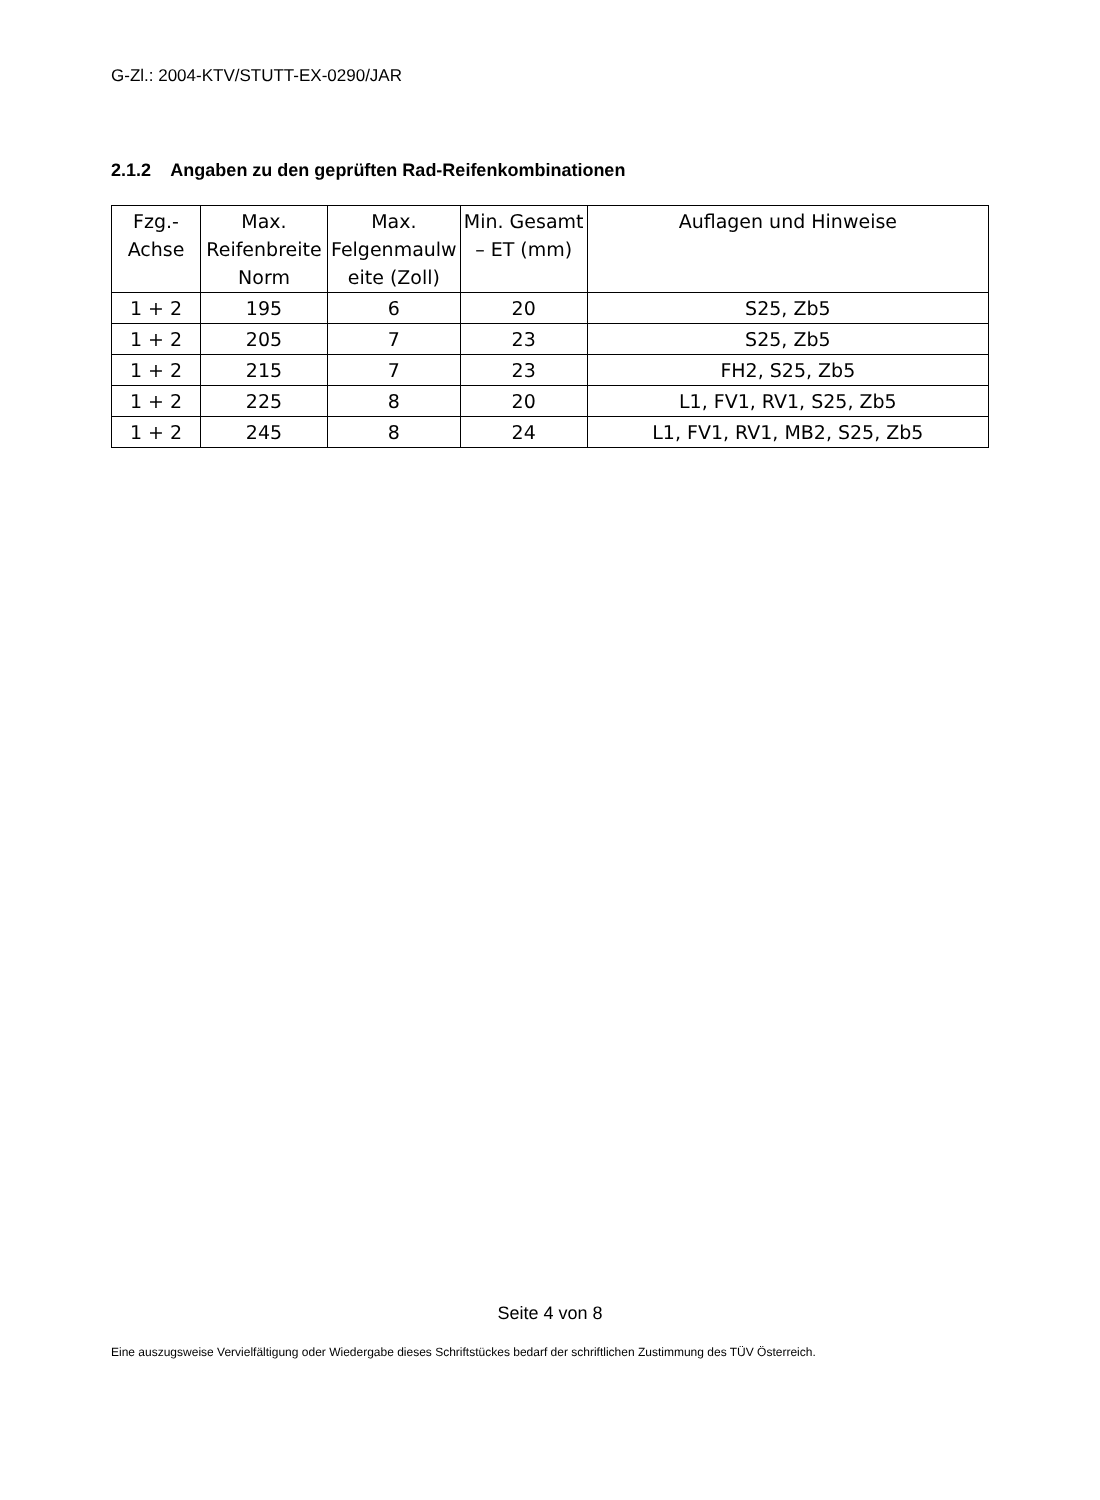G-Zl.: 2004-KTV/STUTT-EX-0290/JAR
2.1.2 Angaben zu den geprüften Rad-Reifenkombinationen
| Fzg.- Achse | Max. Reifenbreite Norm | Max. Felgenmaulw eite (Zoll) | Min. Gesamt – ET (mm) | Auflagen und Hinweise |
| --- | --- | --- | --- | --- |
| 1 + 2 | 195 | 6 | 20 | S25, Zb5 |
| 1 + 2 | 205 | 7 | 23 | S25, Zb5 |
| 1 + 2 | 215 | 7 | 23 | FH2, S25, Zb5 |
| 1 + 2 | 225 | 8 | 20 | L1, FV1, RV1, S25, Zb5 |
| 1 + 2 | 245 | 8 | 24 | L1, FV1, RV1, MB2, S25, Zb5 |
Seite 4 von 8
Eine auszugsweise Vervielfältigung oder Wiedergabe dieses Schriftstückes bedarf der schriftlichen Zustimmung des TÜV Österreich.